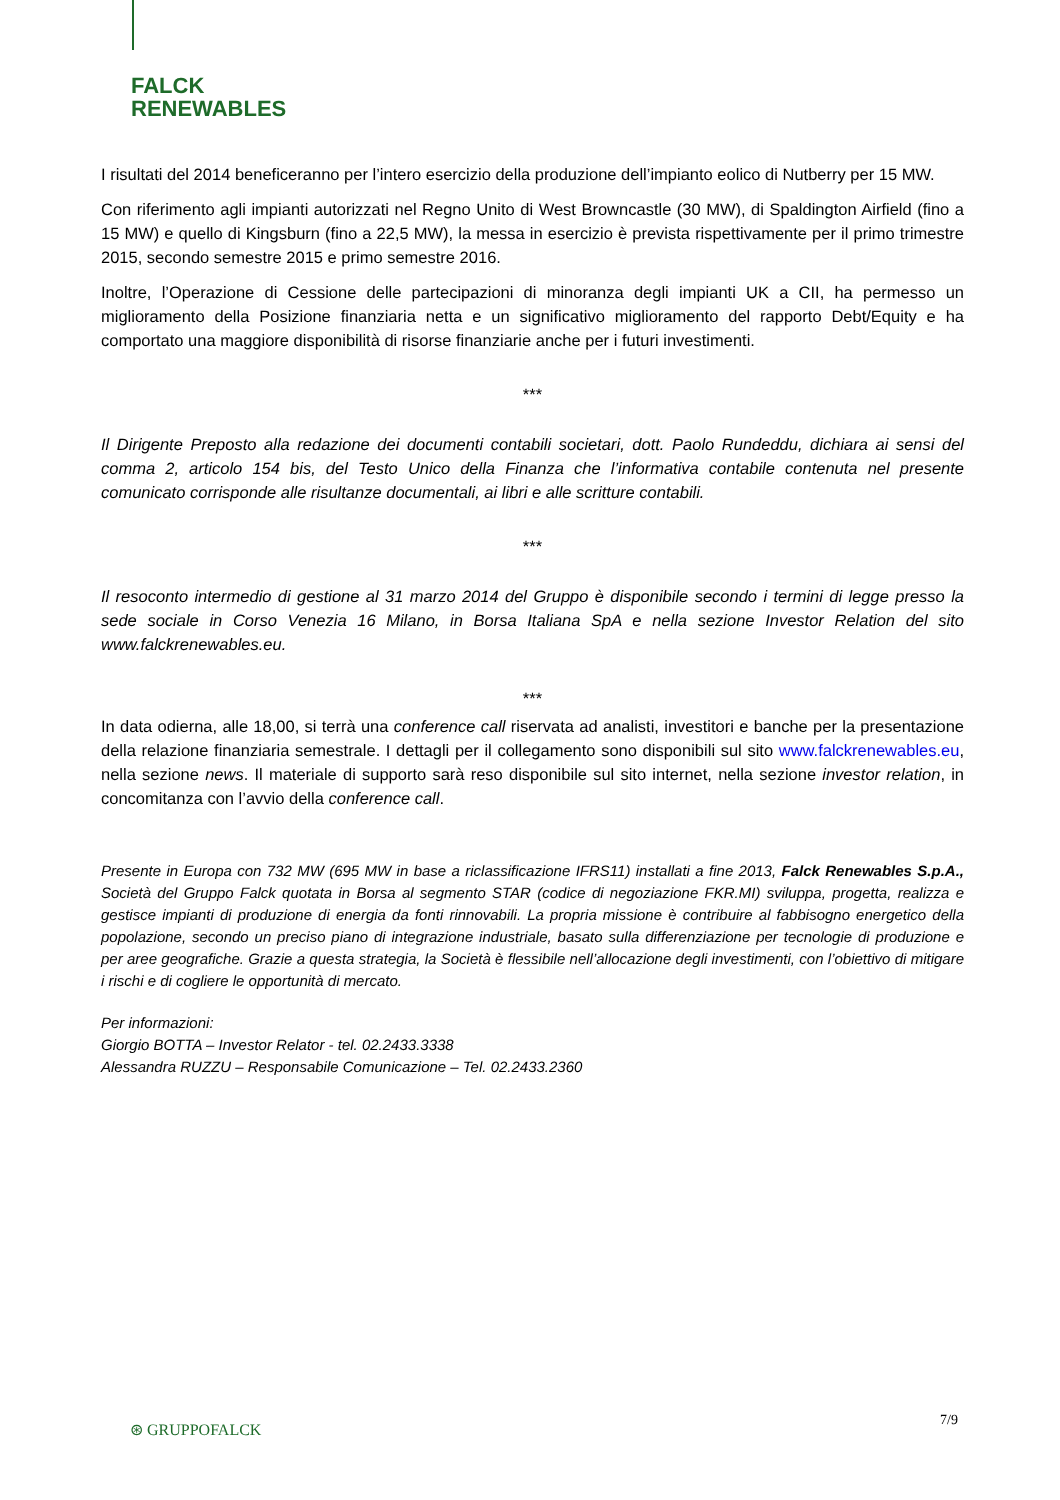FALCK
RENEWABLES
I risultati del 2014 beneficeranno per l’intero esercizio della produzione dell’impianto eolico di Nutberry per 15 MW.
Con riferimento agli impianti autorizzati nel Regno Unito di West Browncastle (30 MW), di Spaldington Airfield (fino a 15 MW) e quello di Kingsburn (fino a 22,5 MW), la messa in esercizio è prevista rispettivamente per il primo trimestre 2015, secondo semestre 2015 e primo semestre 2016.
Inoltre, l’Operazione di Cessione delle partecipazioni di minoranza degli impianti UK a CII, ha permesso un miglioramento della Posizione finanziaria netta e un significativo miglioramento del rapporto Debt/Equity e ha comportato una maggiore disponibilità di risorse finanziarie anche per i futuri investimenti.
***
Il Dirigente Preposto alla redazione dei documenti contabili societari, dott. Paolo Rundeddu, dichiara ai sensi del comma 2, articolo 154 bis, del Testo Unico della Finanza che l’informativa contabile contenuta nel presente comunicato corrisponde alle risultanze documentali, ai libri e alle scritture contabili.
***
Il resoconto intermedio di gestione al 31 marzo 2014 del Gruppo è disponibile secondo i termini di legge presso la sede sociale in Corso Venezia 16 Milano, in Borsa Italiana SpA e nella sezione Investor Relation del sito www.falckrenewables.eu.
***
In data odierna, alle 18,00, si terrà una conference call riservata ad analisti, investitori e banche per la presentazione della relazione finanziaria semestrale. I dettagli per il collegamento sono disponibili sul sito www.falckrenewables.eu, nella sezione news. Il materiale di supporto sarà reso disponibile sul sito internet, nella sezione investor relation, in concomitanza con l’avvio della conference call.
Presente in Europa con 732 MW (695 MW in base a riclassificazione IFRS11) installati a fine 2013, Falck Renewables S.p.A., Società del Gruppo Falck quotata in Borsa al segmento STAR (codice di negoziazione FKR.MI) sviluppa, progetta, realizza e gestisce impianti di produzione di energia da fonti rinnovabili. La propria missione è contribuire al fabbisogno energetico della popolazione, secondo un preciso piano di integrazione industriale, basato sulla differenziazione per tecnologie di produzione e per aree geografiche. Grazie a questa strategia, la Società è flessibile nell’allocazione degli investimenti, con l’obiettivo di mitigare i rischi e di cogliere le opportunità di mercato.
Per informazioni:
Giorgio BOTTA – Investor Relator - tel. 02.2433.3338
Alessandra RUZZU – Responsabile Comunicazione – Tel. 02.2433.2360
7/9
⊛ GRUPPOFALCK